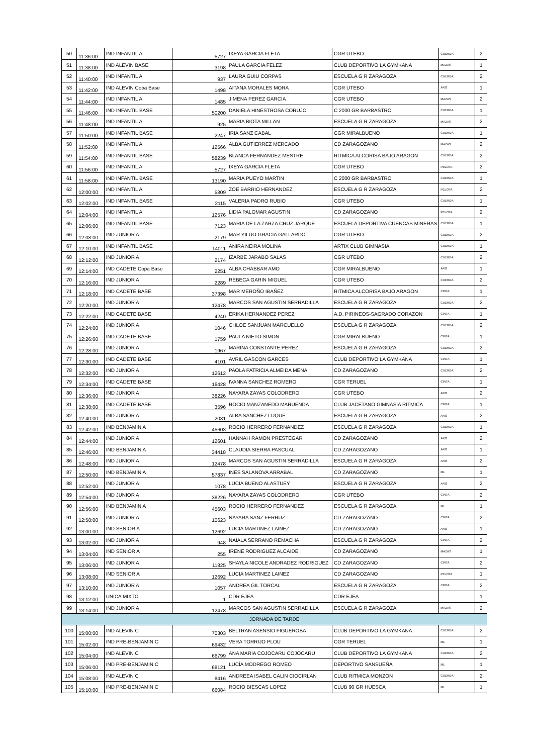| 50 | 11:36:00 | IND INFANTIL A | 5727 | IXEYA GARCIA FLETA | CGR UTEBO | CUERDA | 2 |
| 51 | 11:38:00 | IND ALEVIN BASE | 3198 | PAULA GARCIA FELEZ | CLUB DEPORTIVO LA GYMKANA | MAZAS | 1 |
| 52 | 11:40:00 | IND INFANTIL A | 937 | LAURA GUIU CORPAS | ESCUELA G R ZARAGOZA | CUERDA | 2 |
| 53 | 11:42:00 | IND ALEVIN Copa Base | 1498 | AITANA MORALES MORA | CGR UTEBO | ARO | 1 |
| 54 | 11:44:00 | IND INFANTIL A | 1485 | JIMENA PEREZ GARCIA | CGR UTEBO | MAZAS | 2 |
| 55 | 11:46:00 | IND INFANTIL BASE | 50200 | DANIELA HINESTROSA CORUJO | C 2000 GR BARBASTRO | CUERDA | 1 |
| 56 | 11:48:00 | IND INFANTIL A | 925 | MARIA BIOTA MILLAN | ESCUELA G R ZARAGOZA | MAZAS | 2 |
| 57 | 11:50:00 | IND INFANTIL BASE | 2247 | IRIA SANZ CABAL | CGR MIRALBUENO | CUERDA | 1 |
| 58 | 11:52:00 | IND INFANTIL A | 12566 | ALBA GUTIERREZ MERCADO | CD ZARAGOZANO | MAZAS | 2 |
| 59 | 11:54:00 | IND INFANTIL BASE | 58239 | BLANCA FERNANDEZ MESTRE | RITMICA ALCORISA BAJO ARAGON | CUERDA | 2 |
| 60 | 11:56:00 | IND INFANTIL A | 5727 | IXEYA GARCIA FLETA | CGR UTEBO | PELOTA | 2 |
| 61 | 11:58:00 | IND INFANTIL BASE | 13190 | MARIA PUEYO MARTIN | C 2000 GR BARBASTRO | CUERDA | 1 |
| 62 | 12:00:00 | IND INFANTIL A | 5809 | ZOE BARRIO HERNANDEZ | ESCUELA G R ZARAGOZA | PELOTA | 2 |
| 63 | 12:02:00 | IND INFANTIL BASE | 2115 | VALERIA PADRO RUBIO | CGR UTEBO | CUERDA | 1 |
| 64 | 12:04:00 | IND INFANTIL A | 12576 | LIDIA PALOMAR AGUSTIN | CD ZARAGOZANO | PELOTA | 2 |
| 65 | 12:06:00 | IND INFANTIL BASE | 7123 | MARIA DE LA ZARZA CRUZ JARQUE | ESCUELA DEPORTIVA CUENCAS MINERAS | CUERDA | 1 |
| 66 | 12:08:00 | IND JUNIOR A | 2179 | MAR YILUO GRACIA GALLARDO | CGR UTEBO | CUERDA | 2 |
| 67 | 12:10:00 | IND INFANTIL BASE | 14011 | ANIRA NEIRA MOLINA | ARTIX CLUB GIMNASIA | CUERDA | 1 |
| 68 | 12:12:00 | IND JUNIOR A | 2174 | IZARBE JARABO SALAS | CGR UTEBO | CUERDA | 2 |
| 69 | 12:14:00 | IND CADETE Copa Base | 2251 | ALBA CHABBAR AMO | CGR MIRALBUENO | ARO | 1 |
| 70 | 12:16:00 | IND JUNIOR A | 2289 | REBECA GARIN MIGUEL | CGR UTEBO | CUERDA | 2 |
| 71 | 12:18:00 | IND CADETE BASE | 37398 | MAR MEROÑO IBAÑEZ | RITMICA ALCORISA BAJO ARAGON | CINTA | 1 |
| 72 | 12:20:00 | IND JUNIOR A | 12478 | MARCOS SAN AGUSTIN SERRADILLA | ESCUELA G R ZARAGOZA | CUERDA | 2 |
| 73 | 12:22:00 | IND CADETE BASE | 4240 | ERIKA HERNANDEZ PEREZ | A.D. PIRINEOS-SAGRADO CORAZON | CINTA | 1 |
| 74 | 12:24:00 | IND JUNIOR A | 1046 | CHLOE SANJUAN MARCUELLO | ESCUELA G R ZARAGOZA | CUERDA | 2 |
| 75 | 12:26:00 | IND CADETE BASE | 1759 | PAULA NIETO SIMON | CGR MIRALBUENO | CINTA | 1 |
| 76 | 12:28:00 | IND JUNIOR A | 1967 | MARINA CONSTANTE PEREZ | ESCUELA G R ZARAGOZA | CUERDA | 2 |
| 77 | 12:30:00 | IND CADETE BASE | 4101 | AVRIL GASCON GARCES | CLUB DEPORTIVO LA GYMKANA | CINTA | 1 |
| 78 | 12:32:00 | IND JUNIOR A | 12612 | PAOLA PATRICIA ALMEIDA MENA | CD ZARAGOZANO | CUERDA | 2 |
| 79 | 12:34:00 | IND CADETE BASE | 16428 | IVANNA SANCHEZ ROMERO | CGR TERUEL | CINTA | 1 |
| 80 | 12:36:00 | IND JUNIOR A | 38226 | NAYARA ZAYAS COLODRERO | CGR UTEBO | ARO | 2 |
| 81 | 12:38:00 | IND CADETE BASE | 3596 | ROCIO MANZANEDO MARUENDA | CLUB JACETANO GIMNASIA RITMICA | CINTA | 1 |
| 82 | 12:40:00 | IND JUNIOR A | 2031 | ALBA SANCHEZ LUQUE | ESCUELA G R ZARAGOZA | ARO | 2 |
| 83 | 12:42:00 | IND BENJAMIN A | 45603 | ROCIO HERRERO FERNANDEZ | ESCUELA G R ZARAGOZA | CUERDA | 1 |
| 84 | 12:44:00 | IND JUNIOR A | 12601 | HANNAH RAMON PRESTEGAR | CD ZARAGOZANO | ARO | 2 |
| 85 | 12:46:00 | IND BENJAMIN A | 34418 | CLAUDIA SIERRA PASCUAL | CD ZARAGOZANO | ARO | 1 |
| 86 | 12:48:00 | IND JUNIOR A | 12478 | MARCOS SAN AGUSTIN SERRADILLA | ESCUELA G R ZARAGOZA | ARO | 2 |
| 87 | 12:50:00 | IND BENJAMIN A | 57837 | INES SALANOVA ARRABAL | CD ZARAGOZANO | ML | 1 |
| 88 | 12:52:00 | IND JUNIOR A | 1078 | LUCIA BUENO ALASTUEY | ESCUELA G R ZARAGOZA | ARO | 2 |
| 89 | 12:54:00 | IND JUNIOR A | 38226 | NAYARA ZAYAS COLODRERO | CGR UTEBO | CINTA | 2 |
| 90 | 12:56:00 | IND BENJAMIN A | 45603 | ROCIO HERRERO FERNANDEZ | ESCUELA G R ZARAGOZA | ML | 1 |
| 91 | 12:58:00 | IND JUNIOR A | 10623 | NAYARA SANZ FERRUZ | CD ZARAGOZANO | CINTA | 2 |
| 92 | 13:00:00 | IND SENIOR A | 12692 | LUCIA MARTINEZ LAINEZ | CD ZARAGOZANO | ARO | 1 |
| 93 | 13:02:00 | IND JUNIOR A | 948 | NAIALA SERRANO REMACHA | ESCUELA G R ZARAGOZA | CINTA | 2 |
| 94 | 13:04:00 | IND SENIOR A | 255 | IRENE RODRIGUEZ ALCAIDE | CD ZARAGOZANO | MAZAS | 1 |
| 95 | 13:06:00 | IND JUNIOR A | 11825 | SHAYLA NICOLE ANDRADEZ RODRIGUEZ | CD ZARAGOZANO | CINTA | 2 |
| 96 | 13:08:00 | IND SENIOR A | 12692 | LUCIA MARTINEZ LAINEZ | CD ZARAGOZANO | PELOTA | 1 |
| 97 | 13:10:00 | IND JUNIOR A | 1057 | ANDREA GIL TORCAL | ESCUELA G R ZARAGOZA | CINTA | 2 |
| 98 | 13:12:00 | UNICA MIXTO | 1 | CDR EJEA | CDR EJEA | | 1 |
| 99 | 13:14:00 | IND JUNIOR A | 12478 | MARCOS SAN AGUSTIN SERRADILLA | ESCUELA G R ZARAGOZA | MAZAS | 2 |
| JORNADA DE TARDE | | | | | | | |
| 100 | 15:00:00 | IND ALEVIN C | 70303 | BELTRAN ASENSIO FIGUEROBA | CLUB DEPORTIVO LA GYMKANA | CUERDA | 2 |
| 101 | 15:02:00 | IND PRE-BENJAMIN C | 69432 | VERA TORRIJO PLOU | CGR TERUEL | ML | 1 |
| 102 | 15:04:00 | IND ALEVIN C | 66799 | ANA MARIA COJOCARU COJOCARU | CLUB DEPORTIVO LA GYMKANA | CUERDA | 2 |
| 103 | 15:06:00 | IND PRE-BENJAMIN C | 68121 | LUCÍA MODREGO ROMEO | DEPORTIVO SANSUEÑA | ML | 1 |
| 104 | 15:08:00 | IND ALEVIN C | 8416 | ANDREEA ISABEL CALIN CIOCIRLAN | CLUB RITMICA MONZON | CUERDA | 2 |
| 105 | 15:10:00 | IND PRE-BENJAMIN C | 66084 | ROCIO BIESCAS LOPEZ | CLUB 90 GR HUESCA | ML | 1 |